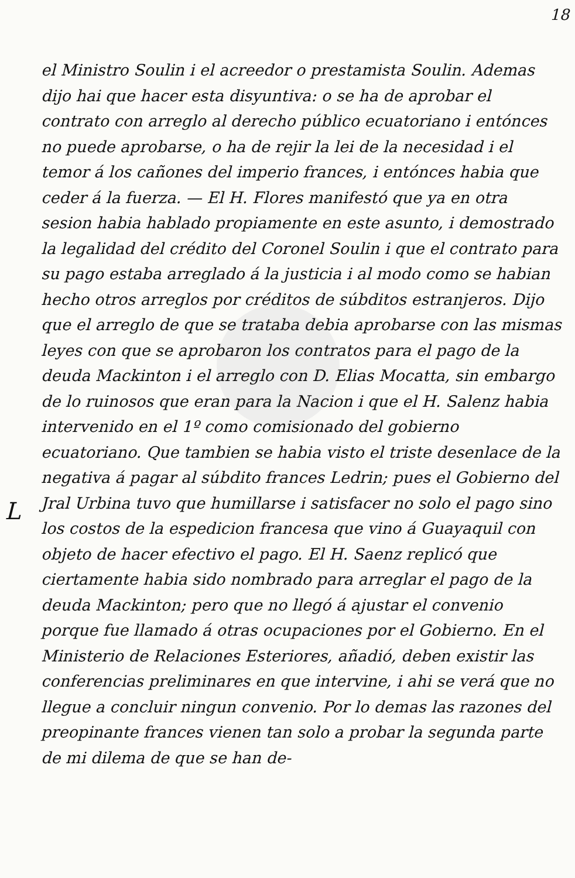18
L
el Ministro Soulin i el acreedor o prestamista Soulin. Ademas dijo hai que hacer esta disyuntiva: o se ha de aprobar el contrato con arreglo al derecho público ecuatoriano i entónces no puede aprobarse, o ha de rejir la lei de la necesidad i el temor á los cañones del imperio frances, i entónces habia que ceder á la fuerza. — El H. Flores manifestó que ya en otra sesion habia hablado propiamente en este asunto, i demostrado la legalidad del crédito del Coronel Soulin i que el contrato para su pago estaba arreglado á la justicia i al modo como se habian hecho otros arreglos por créditos de súbditos estranjeros. Dijo que el arreglo de que se trataba debia aprobarse con las mismas leyes con que se aprobaron los contratos para el pago de la deuda Mackinton i el arreglo con D. Elias Mocatta, sin embargo de lo ruinosos que eran para la Nacion i que el H. Salenz habia intervenido en el 1º como comisionado del gobierno ecuatoriano. Que tambien se habia visto el triste desenlace de la negativa á pagar al súbdito frances Ledrin; pues el Gobierno del Jral Urbina tuvo que humillarse i satisfacer no solo el pago sino los costos de la espedicion francesa que vino á Guayaquil con objeto de hacer efectivo el pago. El H. Saenz replicó que ciertamente habia sido nombrado para arreglar el pago de la deuda Mackinton; pero que no llegó á ajustar el convenio porque fue llamado á otras ocupaciones por el Gobierno. En el Ministerio de Relaciones Esteriores, añadió, deben existir las conferencias preliminares en que intervine, i ahi se verá que no llegue a concluir ningun convenio. Por lo demas las razones del preopinante frances vienen tan solo a probar la segunda parte de mi dilema de que se han de-